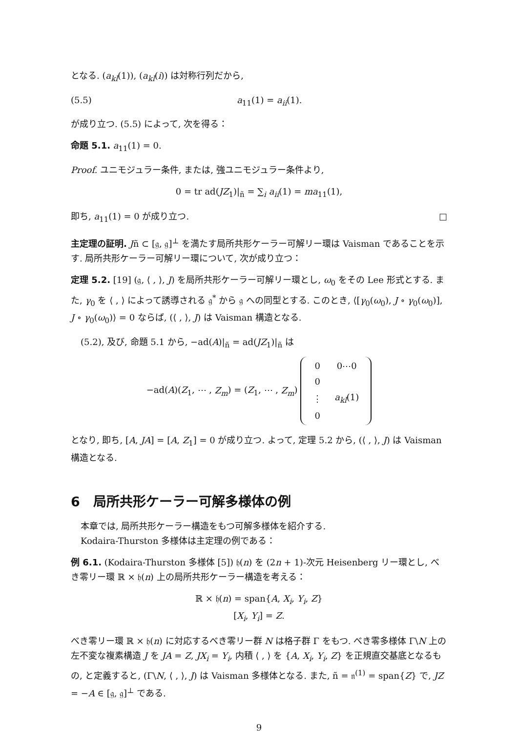となる. (a<sub>kl</sub>(1)), (a<sub>kl</sub>(i)) は対称行列だから,
(5.5) a<sub>11</sub>(1) = a<sub>ii</sub>(1).
が成り立つ. (5.5) によって, 次を得る：
命題 5.1. a<sub>11</sub>(1) = 0.
Proof. ユニモジュラー条件, または, 強ユニモジュラー条件より,
0 = tr ad(JZ<sub>1</sub>)|<sub>ñ</sub> = ∑<sub>i</sub> a<sub>ii</sub>(1) = ma<sub>11</sub>(1),
即ち, a<sub>11</sub>(1) = 0 が成り立つ. □
主定理の証明. Jñ ⊂ [𝔤, 𝔤]<sup>⊥</sup> を満たす局所共形ケーラー可解リー環は Vaisman であることを示す. 局所共形ケーラー可解リー環について, 次が成り立つ：
定理 5.2. [19] (𝔤, ⟨ , ⟩, J) を局所共形ケーラー可解リー環とし, ω<sub>0</sub> をその Lee 形式とする. また, γ<sub>0</sub> を ⟨ , ⟩ によって誘導される 𝔤<sup>*</sup> から 𝔤 への同型とする. このとき, ⟨[γ<sub>0</sub>(ω<sub>0</sub>), J ∘ γ<sub>0</sub>(ω<sub>0</sub>)], J ∘ γ<sub>0</sub>(ω<sub>0</sub>)⟩ = 0 ならば, (⟨ , ⟩, J) は Vaisman 構造となる.
(5.2), 及び, 命題 5.1 から, −ad(A)|<sub>ñ</sub> = ad(JZ<sub>1</sub>)|<sub>ñ</sub> は
−ad(A)(Z<sub>1</sub>, ⋯ , Z<sub>m</sub>) = (Z<sub>1</sub>, ⋯ , Z<sub>m</sub>)
| 0 | 0⋯0 |
| 0 | |
| ⋮ | a<sub>kl</sub> (1) |
| 0 | |
となり, 即ち, [A, JA] = [A, Z<sub>1</sub>] = 0 が成り立つ. よって, 定理 5.2 から, (⟨ , ⟩, J) は Vaisman 構造となる.
6　局所共形ケーラー可解多様体の例
本章では, 局所共形ケーラー構造をもつ可解多様体を紹介する.
Kodaira-Thurston 多様体は主定理の例である：
例 6.1. (Kodaira-Thurston 多様体 [5]) 𝔥(n) を (2n + 1)-次元 Heisenberg リー環とし, べき零リー環 ℝ × 𝔥(n) 上の局所共形ケーラー構造を考える：
ℝ × 𝔥(n) = span{A, X<sub>i</sub>, Y<sub>i</sub>, Z}
[X<sub>i</sub>, Y<sub>i</sub>] = Z.
べき零リー環 ℝ × 𝔥(n) に対応するべき零リー群 N は格子群 Γ をもつ. べき零多様体 Γ\N 上の左不変な複素構造 J を JA = Z, JX<sub>i</sub> = Y<sub>i</sub>, 内積 ⟨ , ⟩ を {A, X<sub>i</sub>, Y<sub>i</sub>, Z} を正規直交基底となるもの, と定義すると, (Γ\N, ⟨ , ⟩, J) は Vaisman 多様体となる. また, ñ = 𝔫<sup>(1)</sup> = span{Z} で, JZ = −A ∈ [𝔤, 𝔤]<sup>⊥</sup> である.
9